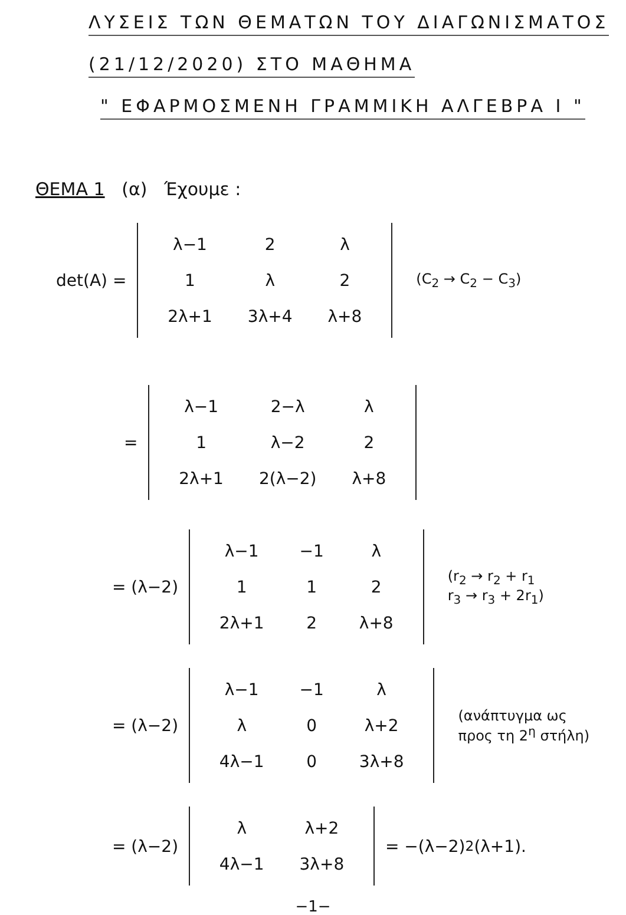ΛΥΣΕΙΣ ΤΩΝ ΘΕΜΑΤΩΝ ΤΟΥ ΔΙΑΓΩΝΙΣΜΑΤΟΣ
(21/12/2020) ΣΤΟ ΜΑΘΗΜΑ
" ΕΦΑΡΜΟΣΜΕΝΗ ΓΡΑΜΜΙΚΗ ΑΛΓΕΒΡΑ I "
ΘΕΜΑ 1 (α) Έχουμε :
det(A) =
| λ−1 | 2 | λ |
| 1 | λ | 2 |
| 2λ+1 | 3λ+4 | λ+8 |
(C<sub>2</sub> → C<sub>2</sub> − C<sub>3</sub>)
=
| λ−1 | 2−λ | λ |
| 1 | λ−2 | 2 |
| 2λ+1 | 2(λ−2) | λ+8 |
= (λ−2)
| λ−1 | −1 | λ |
| 1 | 1 | 2 |
| 2λ+1 | 2 | λ+8 |
(r<sub>2</sub> → r<sub>2</sub> + r<sub>1</sub>
r<sub>3</sub> → r<sub>3</sub> + 2r<sub>1</sub>)
= (λ−2)
| λ−1 | −1 | λ |
| λ | 0 | λ+2 |
| 4λ−1 | 0 | 3λ+8 |
(ανάπτυγμα ως
προς τη 2<sup>η</sup> στήλη)
= (λ−2)
| λ | λ+2 |
| 4λ−1 | 3λ+8 |
= −(λ−2)<sup>2</sup>(λ+1).
−1−